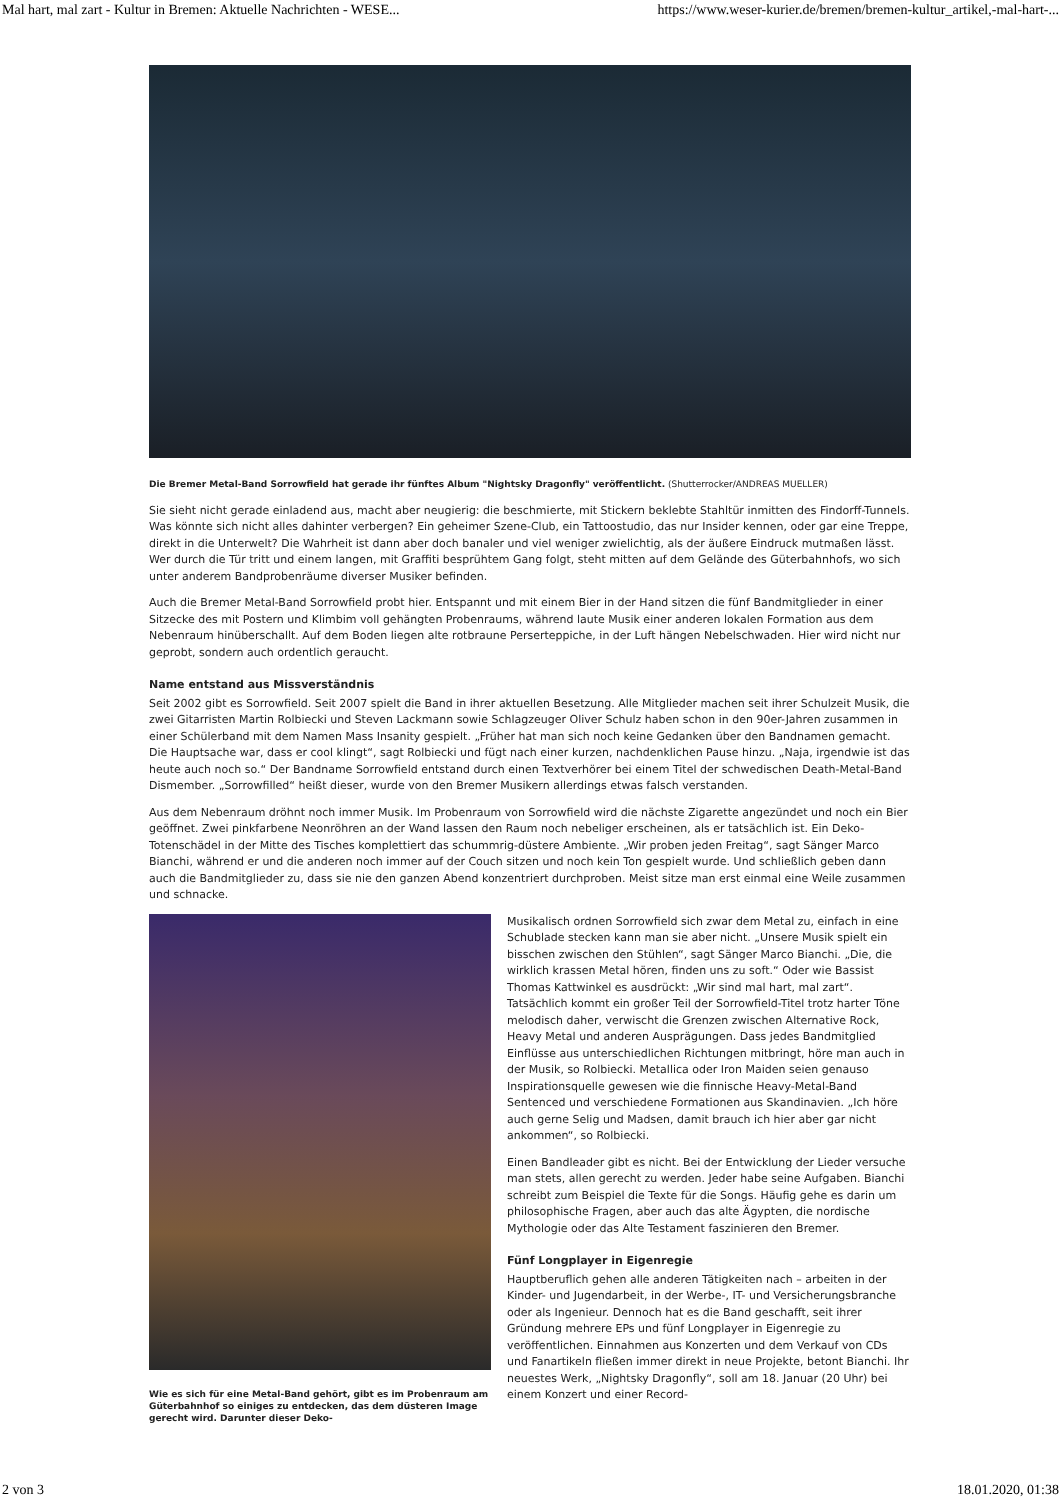Mal hart, mal zart - Kultur in Bremen: Aktuelle Nachrichten - WESE... https://www.weser-kurier.de/bremen/bremen-kultur_artikel,-mal-hart-...
Die Bremer Metal-Band Sorrowfield hat gerade ihr fünftes Album "Nightsky Dragonfly" veröffentlicht. (Shutterrocker/ANDREAS MUELLER)
Sie sieht nicht gerade einladend aus, macht aber neugierig: die beschmierte, mit Stickern beklebte Stahltür inmitten des Findorff-Tunnels. Was könnte sich nicht alles dahinter verbergen? Ein geheimer Szene-Club, ein Tattoostudio, das nur Insider kennen, oder gar eine Treppe, direkt in die Unterwelt? Die Wahrheit ist dann aber doch banaler und viel weniger zwielichtig, als der äußere Eindruck mutmaßen lässt. Wer durch die Tür tritt und einem langen, mit Graffiti besprühtem Gang folgt, steht mitten auf dem Gelände des Güterbahnhofs, wo sich unter anderem Bandprobenräume diverser Musiker befinden.
Auch die Bremer Metal-Band Sorrowfield probt hier. Entspannt und mit einem Bier in der Hand sitzen die fünf Bandmitglieder in einer Sitzecke des mit Postern und Klimbim voll gehängten Probenraums, während laute Musik einer anderen lokalen Formation aus dem Nebenraum hinüberschallt. Auf dem Boden liegen alte rotbraune Perserteppiche, in der Luft hängen Nebelschwaden. Hier wird nicht nur geprobt, sondern auch ordentlich geraucht.
Name entstand aus Missverständnis
Seit 2002 gibt es Sorrowfield. Seit 2007 spielt die Band in ihrer aktuellen Besetzung. Alle Mitglieder machen seit ihrer Schulzeit Musik, die zwei Gitarristen Martin Rolbiecki und Steven Lackmann sowie Schlagzeuger Oliver Schulz haben schon in den 90er-Jahren zusammen in einer Schülerband mit dem Namen Mass Insanity gespielt. „Früher hat man sich noch keine Gedanken über den Bandnamen gemacht. Die Hauptsache war, dass er cool klingt“, sagt Rolbiecki und fügt nach einer kurzen, nachdenklichen Pause hinzu. „Naja, irgendwie ist das heute auch noch so.“ Der Bandname Sorrowfield entstand durch einen Textverhörer bei einem Titel der schwedischen Death-Metal-Band Dismember. „Sorrowfilled“ heißt dieser, wurde von den Bremer Musikern allerdings etwas falsch verstanden.
Aus dem Nebenraum dröhnt noch immer Musik. Im Probenraum von Sorrowfield wird die nächste Zigarette angezündet und noch ein Bier geöffnet. Zwei pinkfarbene Neonröhren an der Wand lassen den Raum noch nebeliger erscheinen, als er tatsächlich ist. Ein Deko-Totenschädel in der Mitte des Tisches komplettiert das schummrig-düstere Ambiente. „Wir proben jeden Freitag“, sagt Sänger Marco Bianchi, während er und die anderen noch immer auf der Couch sitzen und noch kein Ton gespielt wurde. Und schließlich geben dann auch die Bandmitglieder zu, dass sie nie den ganzen Abend konzentriert durchproben. Meist sitze man erst einmal eine Weile zusammen und schnacke.
Wie es sich für eine Metal-Band gehört, gibt es im Probenraum am Güterbahnhof so einiges zu entdecken, das dem düsteren Image gerecht wird. Darunter dieser Deko-
Musikalisch ordnen Sorrowfield sich zwar dem Metal zu, einfach in eine Schublade stecken kann man sie aber nicht. „Unsere Musik spielt ein bisschen zwischen den Stühlen“, sagt Sänger Marco Bianchi. „Die, die wirklich krassen Metal hören, finden uns zu soft.“ Oder wie Bassist Thomas Kattwinkel es ausdrückt: „Wir sind mal hart, mal zart“. Tatsächlich kommt ein großer Teil der Sorrowfield-Titel trotz harter Töne melodisch daher, verwischt die Grenzen zwischen Alternative Rock, Heavy Metal und anderen Ausprägungen. Dass jedes Bandmitglied Einflüsse aus unterschiedlichen Richtungen mitbringt, höre man auch in der Musik, so Rolbiecki. Metallica oder Iron Maiden seien genauso Inspirationsquelle gewesen wie die finnische Heavy-Metal-Band Sentenced und verschiedene Formationen aus Skandinavien. „Ich höre auch gerne Selig und Madsen, damit brauch ich hier aber gar nicht ankommen“, so Rolbiecki.
Einen Bandleader gibt es nicht. Bei der Entwicklung der Lieder versuche man stets, allen gerecht zu werden. Jeder habe seine Aufgaben. Bianchi schreibt zum Beispiel die Texte für die Songs. Häufig gehe es darin um philosophische Fragen, aber auch das alte Ägypten, die nordische Mythologie oder das Alte Testament faszinieren den Bremer.
Fünf Longplayer in Eigenregie
Hauptberuflich gehen alle anderen Tätigkeiten nach – arbeiten in der Kinder- und Jugendarbeit, in der Werbe-, IT- und Versicherungsbranche oder als Ingenieur. Dennoch hat es die Band geschafft, seit ihrer Gründung mehrere EPs und fünf Longplayer in Eigenregie zu veröffentlichen. Einnahmen aus Konzerten und dem Verkauf von CDs und Fanartikeln fließen immer direkt in neue Projekte, betont Bianchi. Ihr neuestes Werk, „Nightsky Dragonfly“, soll am 18. Januar (20 Uhr) bei einem Konzert und einer Record-
2 von 3 18.01.2020, 01:38